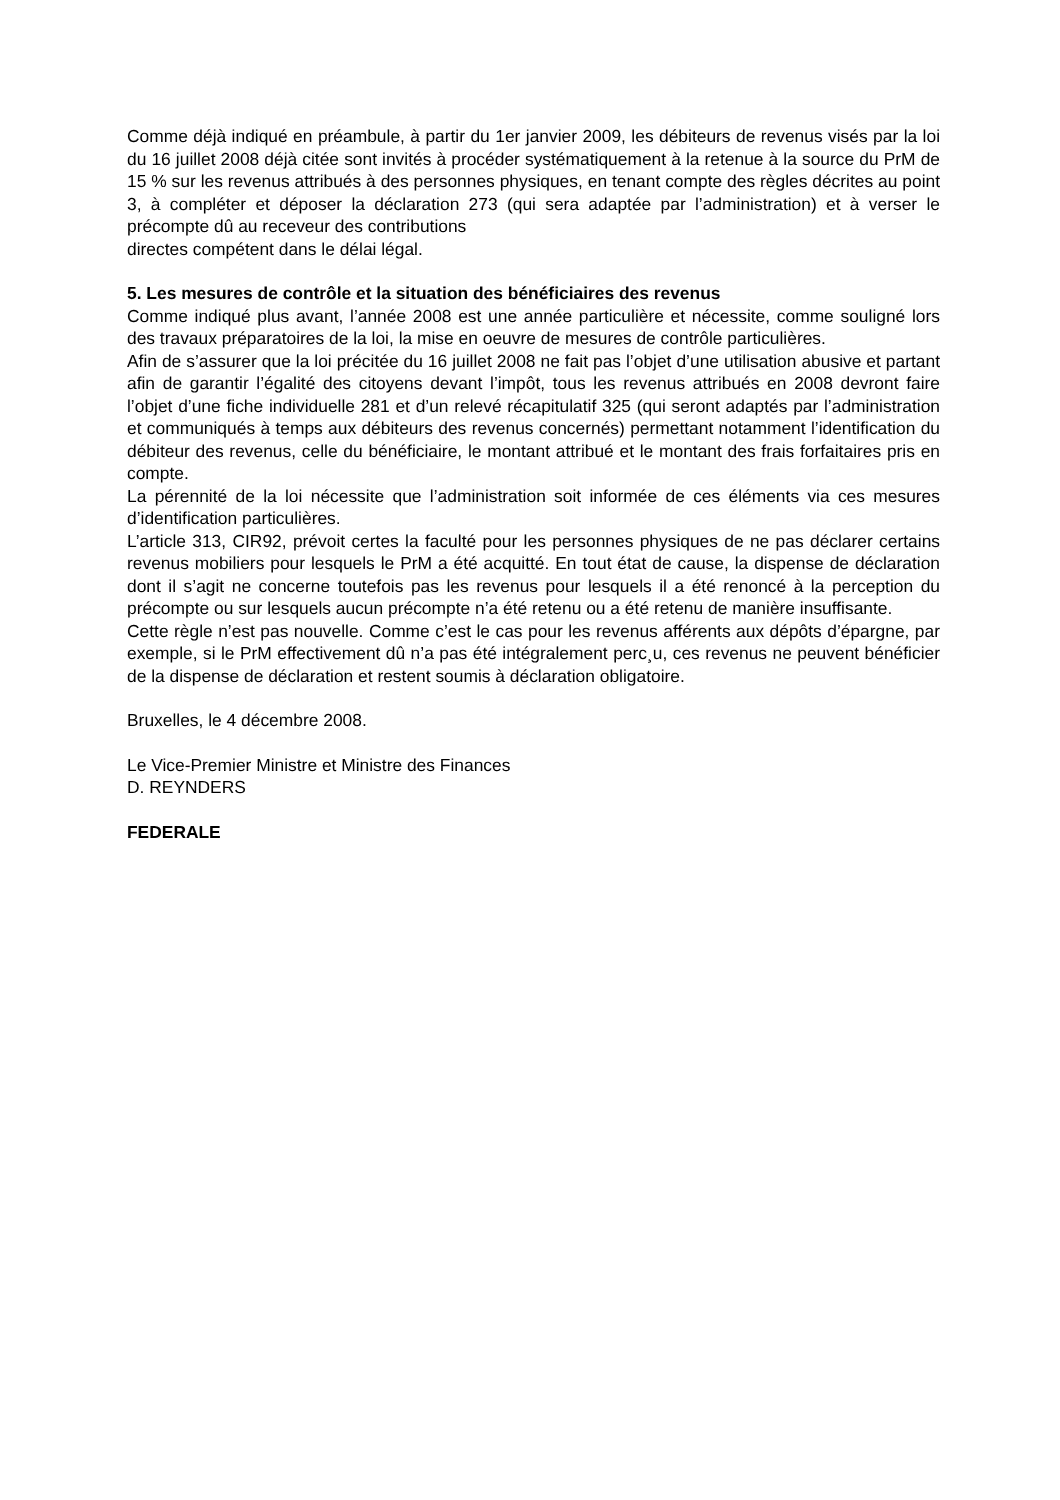Comme déjà indiqué en préambule, à partir du 1er janvier 2009, les débiteurs de revenus visés par la loi du 16 juillet 2008 déjà citée sont invités à procéder systématiquement à la retenue à la source du PrM de 15 % sur les revenus attribués à des personnes physiques, en tenant compte des règles décrites au point 3, à compléter et déposer la déclaration 273 (qui sera adaptée par l’administration) et à verser le précompte dû au receveur des contributions
directes compétent dans le délai légal.
5. Les mesures de contrôle et la situation des bénéficiaires des revenus
Comme indiqué plus avant, l’année 2008 est une année particulière et nécessite, comme souligné lors des travaux préparatoires de la loi, la mise en oeuvre de mesures de contrôle particulières.
Afin de s’assurer que la loi précitée du 16 juillet 2008 ne fait pas l’objet d’une utilisation abusive et partant afin de garantir l’égalité des citoyens devant l’impôt, tous les revenus attribués en 2008 devront faire l’objet d’une fiche individuelle 281 et d’un relevé récapitulatif 325 (qui seront adaptés par l’administration et communiqués à temps aux débiteurs des revenus concernés) permettant notamment l’identification du débiteur des revenus, celle du bénéficiaire, le montant attribué et le montant des frais forfaitaires pris en compte.
La pérennité de la loi nécessite que l’administration soit informée de ces éléments via ces mesures d’identification particulières.
L’article 313, CIR92, prévoit certes la faculté pour les personnes physiques de ne pas déclarer certains revenus mobiliers pour lesquels le PrM a été acquitté. En tout état de cause, la dispense de déclaration dont il s’agit ne concerne toutefois pas les revenus pour lesquels il a été renoncé à la perception du précompte ou sur lesquels aucun précompte n’a été retenu ou a été retenu de manière insuffisante.
Cette règle n’est pas nouvelle. Comme c’est le cas pour les revenus afférents aux dépôts d’épargne, par exemple, si le PrM effectivement dû n’a pas été intégralement perc¸u, ces revenus ne peuvent bénéficier de la dispense de déclaration et restent soumis à déclaration obligatoire.
Bruxelles, le 4 décembre 2008.
Le Vice-Premier Ministre et Ministre des Finances
D. REYNDERS
FEDERALE